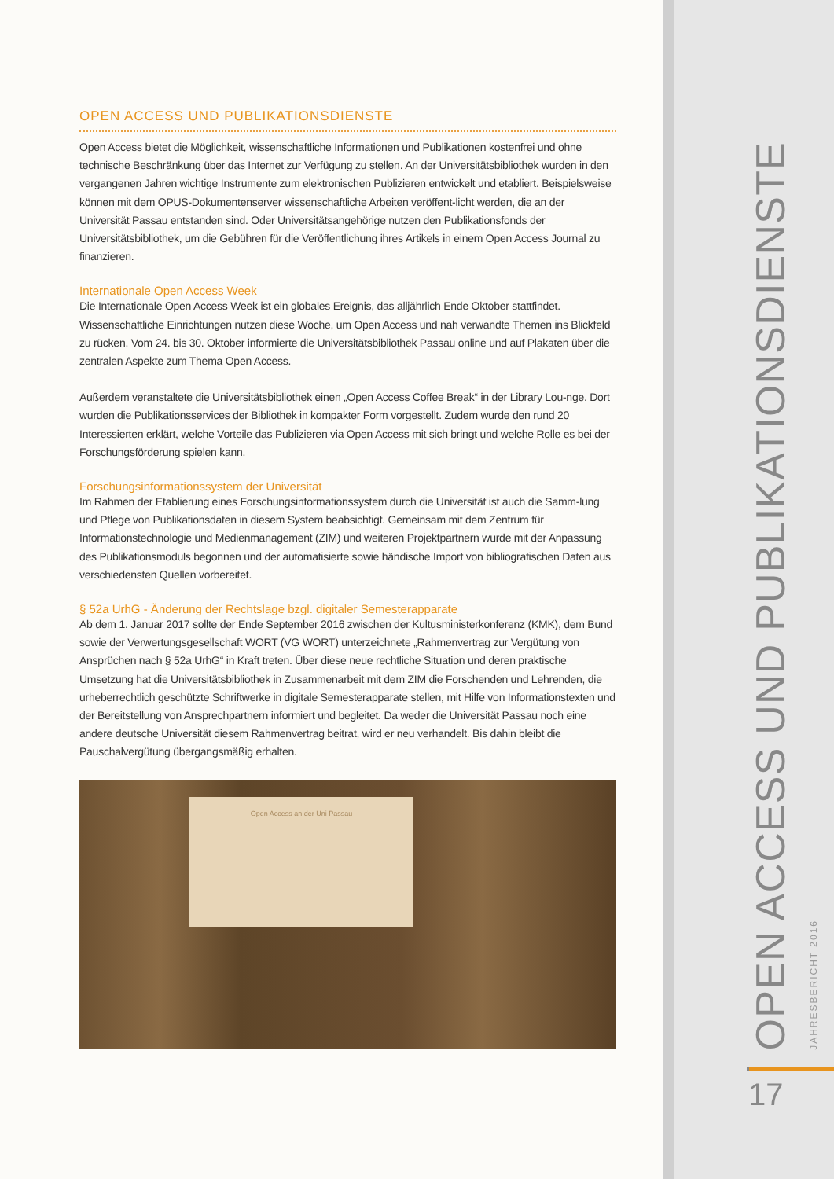OPEN ACCESS UND PUBLIKATIONSDIENSTE
Open Access bietet die Möglichkeit, wissenschaftliche Informationen und Publikationen kostenfrei und ohne technische Beschränkung über das Internet zur Verfügung zu stellen. An der Universitätsbibliothek wurden in den vergangenen Jahren wichtige Instrumente zum elektronischen Publizieren entwickelt und etabliert. Beispielsweise können mit dem OPUS-Dokumentenserver wissenschaftliche Arbeiten veröffent-licht werden, die an der Universität Passau entstanden sind. Oder Universitätsangehörige nutzen den Publikationsfonds der Universitätsbibliothek, um die Gebühren für die Veröffentlichung ihres Artikels in einem Open Access Journal zu finanzieren.
Internationale Open Access Week
Die Internationale Open Access Week ist ein globales Ereignis, das alljährlich Ende Oktober stattfindet. Wissenschaftliche Einrichtungen nutzen diese Woche, um Open Access und nah verwandte Themen ins Blickfeld zu rücken. Vom 24. bis 30. Oktober informierte die Universitätsbibliothek Passau online und auf Plakaten über die zentralen Aspekte zum Thema Open Access.
Außerdem veranstaltete die Universitätsbibliothek einen „Open Access Coffee Break“ in der Library Lou-nge. Dort wurden die Publikationsservices der Bibliothek in kompakter Form vorgestellt. Zudem wurde den rund 20 Interessierten erklärt, welche Vorteile das Publizieren via Open Access mit sich bringt und welche Rolle es bei der Forschungsförderung spielen kann.
Forschungsinformationssystem der Universität
Im Rahmen der Etablierung eines Forschungsinformationssystem durch die Universität ist auch die Samm-lung und Pflege von Publikationsdaten in diesem System beabsichtigt. Gemeinsam mit dem Zentrum für Informationstechnologie und Medienmanagement (ZIM) und weiteren Projektpartnern wurde mit der Anpassung des Publikationsmoduls begonnen und der automatisierte sowie händische Import von bibliografischen Daten aus verschiedensten Quellen vorbereitet.
§ 52a UrhG - Änderung der Rechtslage bzgl. digitaler Semesterapparate
Ab dem 1. Januar 2017 sollte der Ende September 2016 zwischen der Kultusministerkonferenz (KMK), dem Bund sowie der Verwertungsgesellschaft WORT (VG WORT) unterzeichnete „Rahmenvertrag zur Vergütung von Ansprüchen nach § 52a UrhG“ in Kraft treten. Über diese neue rechtliche Situation und deren praktische Umsetzung hat die Universitätsbibliothek in Zusammenarbeit mit dem ZIM die Forschenden und Lehrenden, die urheberrechtlich geschützte Schriftwerke in digitale Semesterapparate stellen, mit Hilfe von Informationstexten und der Bereitstellung von Ansprechpartnern informiert und begleitet. Da weder die Universität Passau noch eine andere deutsche Universität diesem Rahmenvertrag beitrat, wird er neu verhandelt. Bis dahin bleibt die Pauschalvergütung übergangsmäßig erhalten.
Open Access an der Uni Passau
OPEN ACCESS UND PUBLIKATIONSDIENSTE
JAHRESBERICHT 2016
17